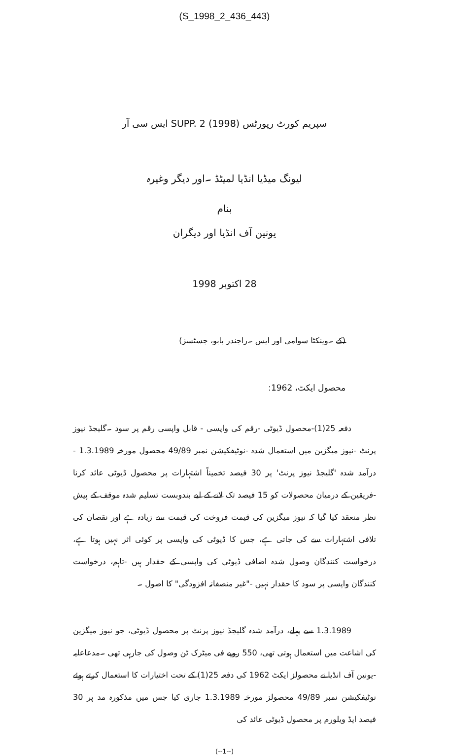(S_1998_2_436_443)
سپریم کورٹ رپورٹس (1998) SUPP. 2 ایس سی آر
لیونگ میڈیا انڈیا لمیٹڈ ۔اور دیگر وغیرہ
بنام
یونین آف انڈیا اور دیگران
28 اکتوبر 1998
(کے ۔وینکٹا سوامی اور ایس ۔راجندر بابو، جسٹسز)
محصول ایکٹ، 1962:
دفعہ 25(1)-محصول ڈیوٹی -رقم کی واپسی - قابل واپسی رقم پر سود ۔گلیجڈ نیوز پرنٹ -نیوز میگزین میں استعمال شدہ -نوٹیفکیشن نمبر 49/89 محصول مورخہ 1.3.1989 - درآمد شدہ 'گلیجڈ نیوز پرنٹ' پر 30 فیصد تخمیناً اشتہارات پر محصول ڈیوٹی عائد کرنا -فریقین کے درمیان محصولات کو 15 فیصد تک لانے کے لیے بندوبست تسلیم شدہ موقف کے پیش نظر منعقد کیا گیا کہ نیوز میگزین کی قیمت فروخت کی قیمت سے زیادہ ہے اور نقصان کی تلافی اشتہارات سے کی جاتی ہے، جس کا ڈیوٹی کی واپسی پر کوئی اثر نہیں ہوتا ہے، درخواست کنندگان وصول شدہ اضافی ڈیوٹی کی واپسی کے حقدار ہیں -تاہم، درخواست کنندگان واپسی پر سود کا حقدار نہیں -"غیر منصفانہ افزودگی" کا اصول ۔
1.3.1989 سے پہلے، درآمد شدہ گلیجڈ نیوز پرنٹ پر محصول ڈیوٹی، جو نیوز میگزین کی اشاعت میں استعمال ہوتی تھی، 550 روپے فی میٹرک ٹن وصول کی جارہی تھی ۔مدعاعلیہ -یونین آف انڈیا نے محصولز ایکٹ 1962 کی دفعہ 25(1) کے تحت اختیارات کا استعمال کرتے ہوئے نوٹیفکیشن نمبر 49/89 محصولز مورخہ 1.3.1989 جاری کیا جس میں مذکورہ مد پر 30 فیصد ایڈ ویلورم پر محصول ڈیوٹی عائد کی
(--1--)